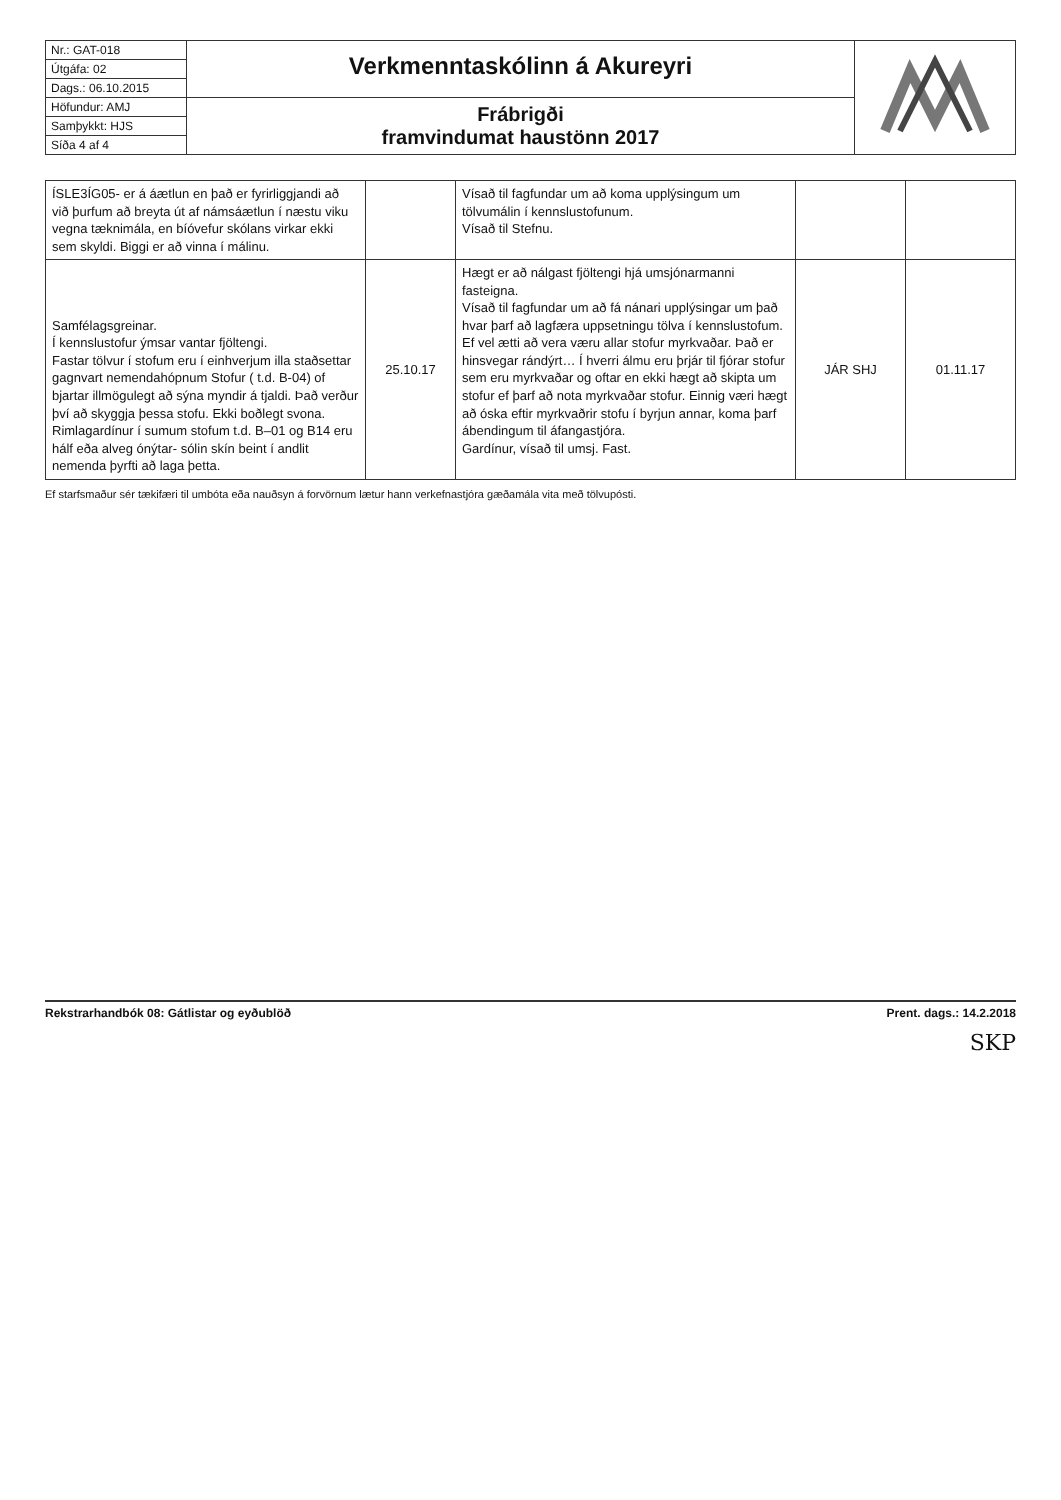| Nr.: GAT-018 | Verkmenntaskólinn á Akureyri | |
| Útgáfa: 02 | | |
| Dags.: 06.10.2015 | | |
| Höfundur: AMJ | Frábrigði framvindumat haustönn 2017 | |
| Samþykkt: HJS | | |
| Síða 4 af 4 | | |
| ÍSLE3ÍG05- er á áætlun en það er fyrirliggjandi að við þurfum að breyta út af námsáætlun í næstu viku vegna tæknimála, en bíóvefur skólans virkar ekki sem skyldi. Biggi er að vinna í málinu. | | Vísað til fagfundar um að koma upplýsingum um tölvumálin í kennslustofunum. Vísað til Stefnu. | | |
| Samfélagsgreinar. Í kennslustofur ýmsar vantar fjöltengi. Fastar tölvur í stofum eru í einhverjum illa staðsettar gagnvart nemendahópnum Stofur ( t.d. B-04) of bjartar illmögulegt að sýna myndir á tjaldi. Það verður því að skyggja þessa stofu. Ekki boðlegt svona. Rimlagardínur í sumum stofum t.d. B–01 og B14 eru hálf eða alveg ónýtar- sólin skín beint í andlit nemenda þyrfti að laga þetta. | 25.10.17 | Hægt er að nálgast fjöltengi hjá umsjónarmanni fasteigna. Vísað til fagfundar um að fá nánari upplýsingar um það hvar þarf að lagfæra uppsetningu tölva í kennslustofum. Ef vel ætti að vera væru allar stofur myrkvaðar. Það er hinsvegar rándýrt… Í hverri álmu eru þrjár til fjórar stofur sem eru myrkvaðar og oftar en ekki hægt að skipta um stofur ef þarf að nota myrkvaðar stofur. Einnig væri hægt að óska eftir myrkvaðrir stofu í byrjun annar, koma þarf ábendingum til áfangastjóra. Gardínur, vísað til umsj. Fast. | JÁR SHJ | 01.11.17 |
Ef starfsmaður sér tækifæri til umbóta eða nauðsyn á forvörnum lætur hann verkefnastjóra gæðamála vita með tölvupósti.
Rekstrarhandbók 08: Gátlistar og eyðublöð Prent. dags.: 14.2.2018
SKP